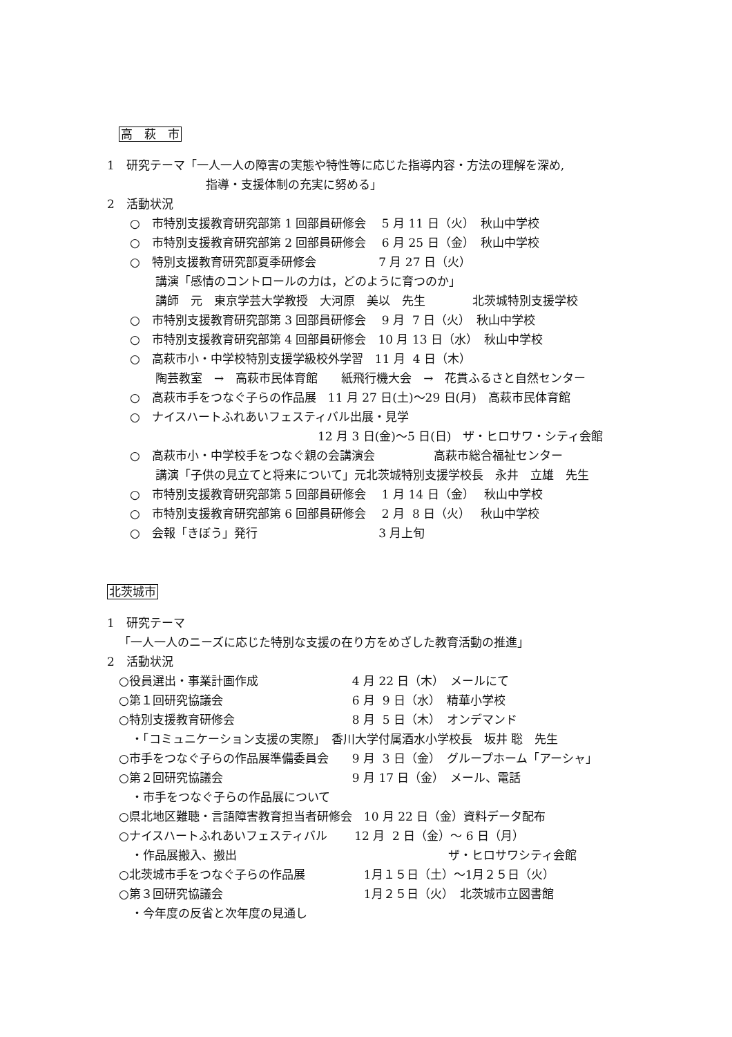高　萩　市
1　研究テーマ「一人一人の障害の実態や特性等に応じた指導内容・方法の理解を深め,
指導・支援体制の充実に努める」
2　活動状況
○　市特別支援教育研究部第 1 回部員研修会　 5 月 11 日（火）　秋山中学校
○　市特別支援教育研究部第 2 回部員研修会　 6 月 25 日（金）　秋山中学校
○　特別支援教育研究部夏季研修会　　　　　 7 月 27 日（火）
講演「感情のコントロールの力は，どのように育つのか」
講師　元　東京学芸大学教授　大河原　美以　先生　　　　北茨城特別支援学校
○　市特別支援教育研究部第 3 回部員研修会　 9 月 7 日（火）　秋山中学校
○　市特別支援教育研究部第 4 回部員研修会　10 月 13 日（水）　秋山中学校
○　高萩市小・中学校特別支援学級校外学習　11 月 4 日（木）
陶芸教室　→　高萩市民体育館　　紙飛行機大会　→　花貫ふるさと自然センター
○　高萩市手をつなぐ子らの作品展　11 月 27 日(土)～29 日(月)　高萩市民体育館
○　ナイスハートふれあいフェスティバル出展・見学
12 月 3 日(金)～5 日(日)　ザ・ヒロサワ・シティ会館
○　高萩市小・中学校手をつなぐ親の会講演会　　　　　高萩市総合福祉センター
講演「子供の見立てと将来について」元北茨城特別支援学校長　永井　立雄　先生
○　市特別支援教育研究部第 5 回部員研修会　 1 月 14 日（金）　 秋山中学校
○　市特別支援教育研究部第 6 回部員研修会　 2 月 8 日（火）　 秋山中学校
○　会報「きぼう」発行　　　　　　　　　　 3 月上旬
北茨城市
1　研究テーマ
「一人一人のニーズに応じた特別な支援の在り方をめざした教育活動の推進」
2　活動状況
○役員選出・事業計画作成　　　　　　　　4 月 22 日（木）　メールにて
○第１回研究協議会　　　　　　　　　　　6 月 9 日（水）　精華小学校
○特別支援教育研修会　　　　　　　　　　8 月 5 日（木）　オンデマンド
・「コミュニケーション支援の実際」　香川大学付属酒水小学校長　坂井 聡　先生
○市手をつなぐ子らの作品展準備委員会　　9 月 3 日（金）　グループホーム「アーシャ」
○第２回研究協議会　　　　　　　　　　　9 月 17 日（金）　メール、電話
・市手をつなぐ子らの作品展について
○県北地区難聴・言語障害教育担当者研修会　10 月 22 日（金）資料データ配布
○ナイスハートふれあいフェスティバル　　 12 月 2 日（金）～ 6 日（月）
・作品展搬入、搬出　　　　　　　　　　　　　　　　　　ザ・ヒロサワシティ会館
○北茨城市手をつなぐ子らの作品展　　　　　1月１５日（土）～1月２５日（火）
○第３回研究協議会　　　　　　　　　　　　1月２５日（火）　北茨城市立図書館
・今年度の反省と次年度の見通し